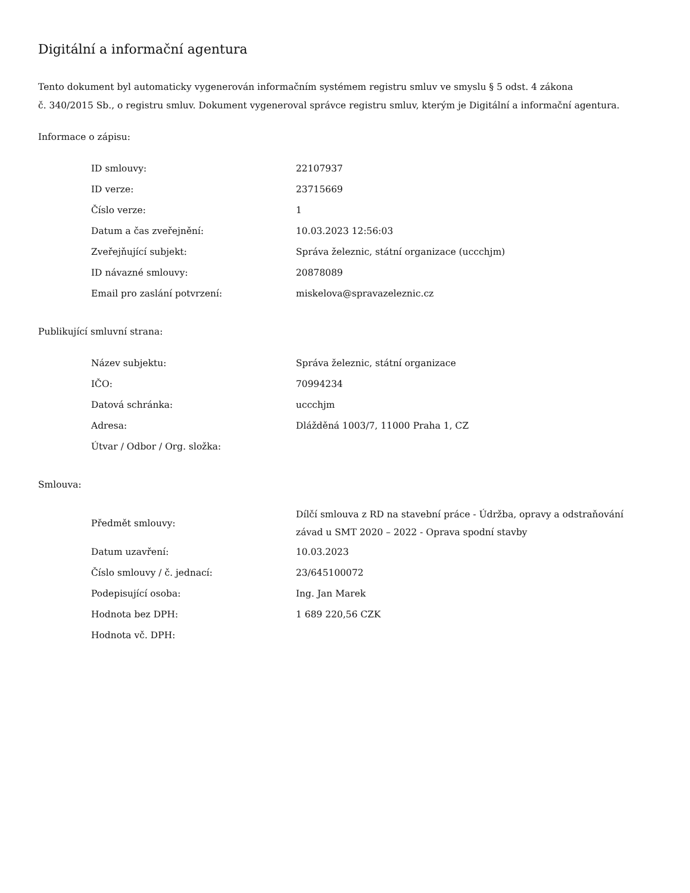Digitální a informační agentura
Tento dokument byl automaticky vygenerován informačním systémem registru smluv ve smyslu § 5 odst. 4 zákona
č. 340/2015 Sb., o registru smluv. Dokument vygeneroval správce registru smluv, kterým je Digitální a informační agentura.
Informace o zápisu:
| ID smlouvy: | 22107937 |
| ID verze: | 23715669 |
| Číslo verze: | 1 |
| Datum a čas zveřejnění: | 10.03.2023 12:56:03 |
| Zveřejňující subjekt: | Správa železnic, státní organizace (uccchjm) |
| ID návazné smlouvy: | 20878089 |
| Email pro zaslání potvrzení: | miskelova@spravazeleznic.cz |
Publikující smluvní strana:
| Název subjektu: | Správa železnic, státní organizace |
| IČO: | 70994234 |
| Datová schránka: | uccchjm |
| Adresa: | Dlážděná 1003/7, 11000 Praha 1, CZ |
| Útvar / Odbor / Org. složka: | |
Smlouva:
| Předmět smlouvy: | Dílčí smlouva z RD na stavební práce - Údržba, opravy a odstraňování závad u SMT 2020 – 2022 - Oprava spodní stavby |
| Datum uzavření: | 10.03.2023 |
| Číslo smlouvy / č. jednací: | 23/645100072 |
| Podepisující osoba: | Ing. Jan Marek |
| Hodnota bez DPH: | 1 689 220,56 CZK |
| Hodnota vč. DPH: | |